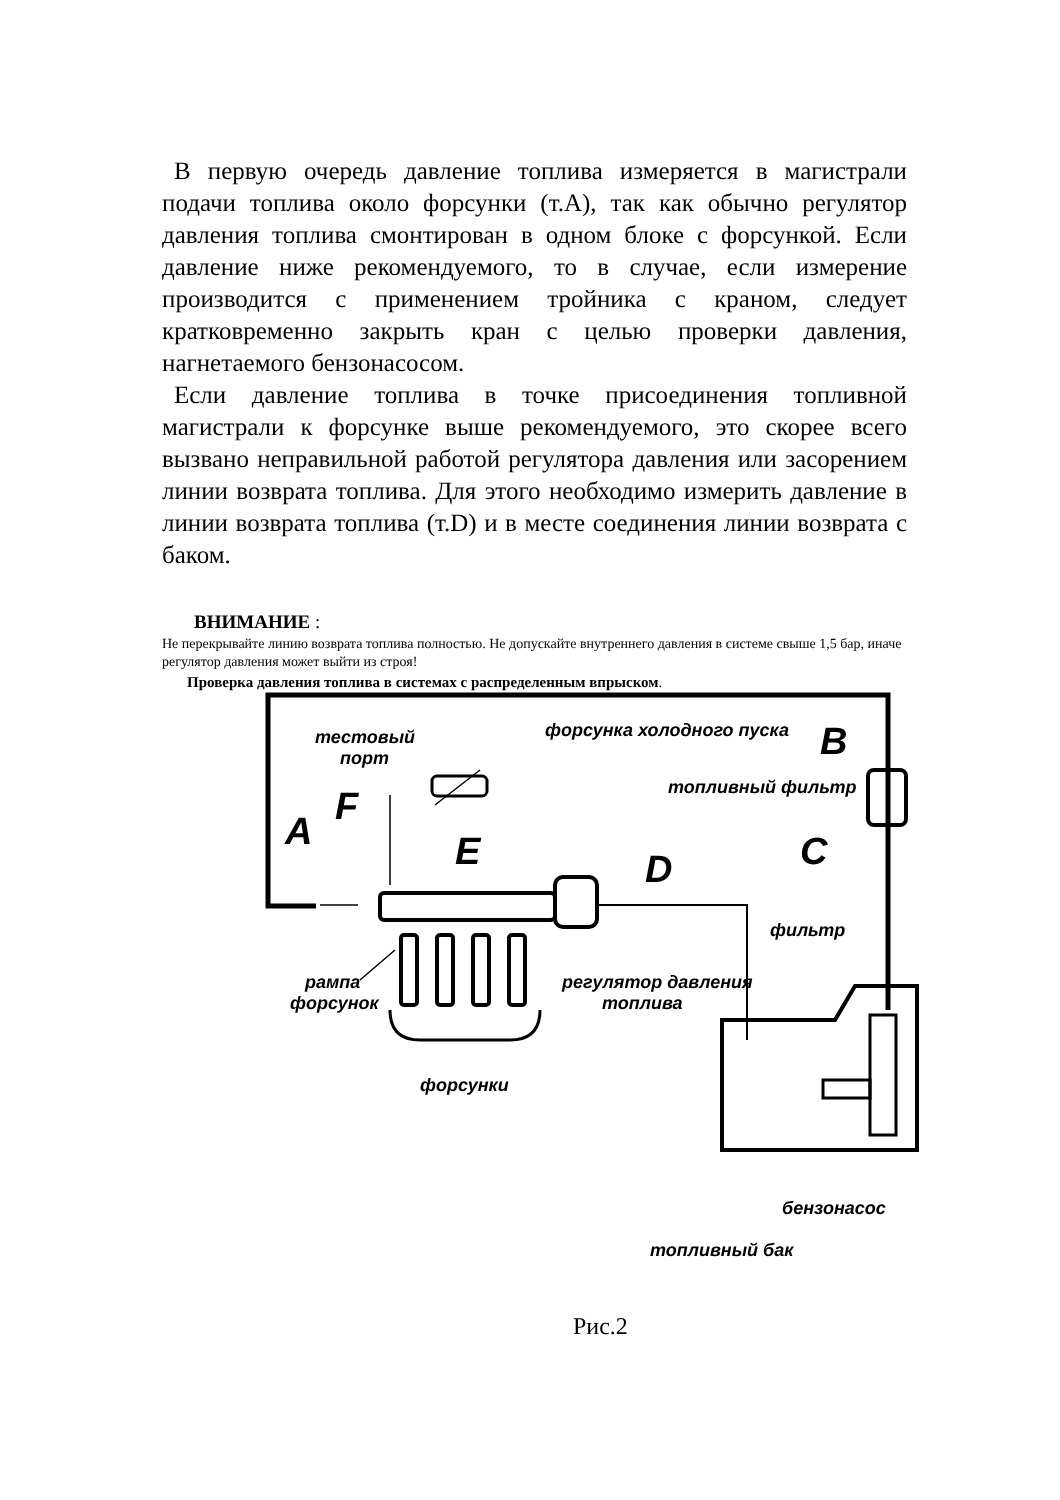В первую очередь давление топлива измеряется в магистрали подачи топлива около форсунки (т.А), так как обычно регулятор давления топлива смонтирован в одном блоке с форсункой. Если давление ниже рекомендуемого, то в случае, если измерение производится с применением тройника с краном, следует кратковременно закрыть кран с целью проверки давления, нагнетаемого бензонасосом.
Если давление топлива в точке присоединения топливной магистрали к форсунке выше рекомендуемого, это скорее всего вызвано неправильной работой регулятора давления или засорением линии возврата топлива. Для этого необходимо измерить давление в линии возврата топлива (т.D) и в месте соединения линии возврата с баком.
ВНИМАНИЕ :
Не перекрывайте линию возврата топлива полностью. Не допускайте внутреннего давления в системе свыше 1,5 бар, иначе регулятор давления может выйти из строя!
Проверка давления топлива в системах с распределенным впрыском.
тестовый
порт
форсунка холодного пуска B
топливный фильтр
F
A E C
D
фильтр
рампа
форсунок
регулятор давления
топлива
форсунки
бензонасос
топливный бак
Рис.2